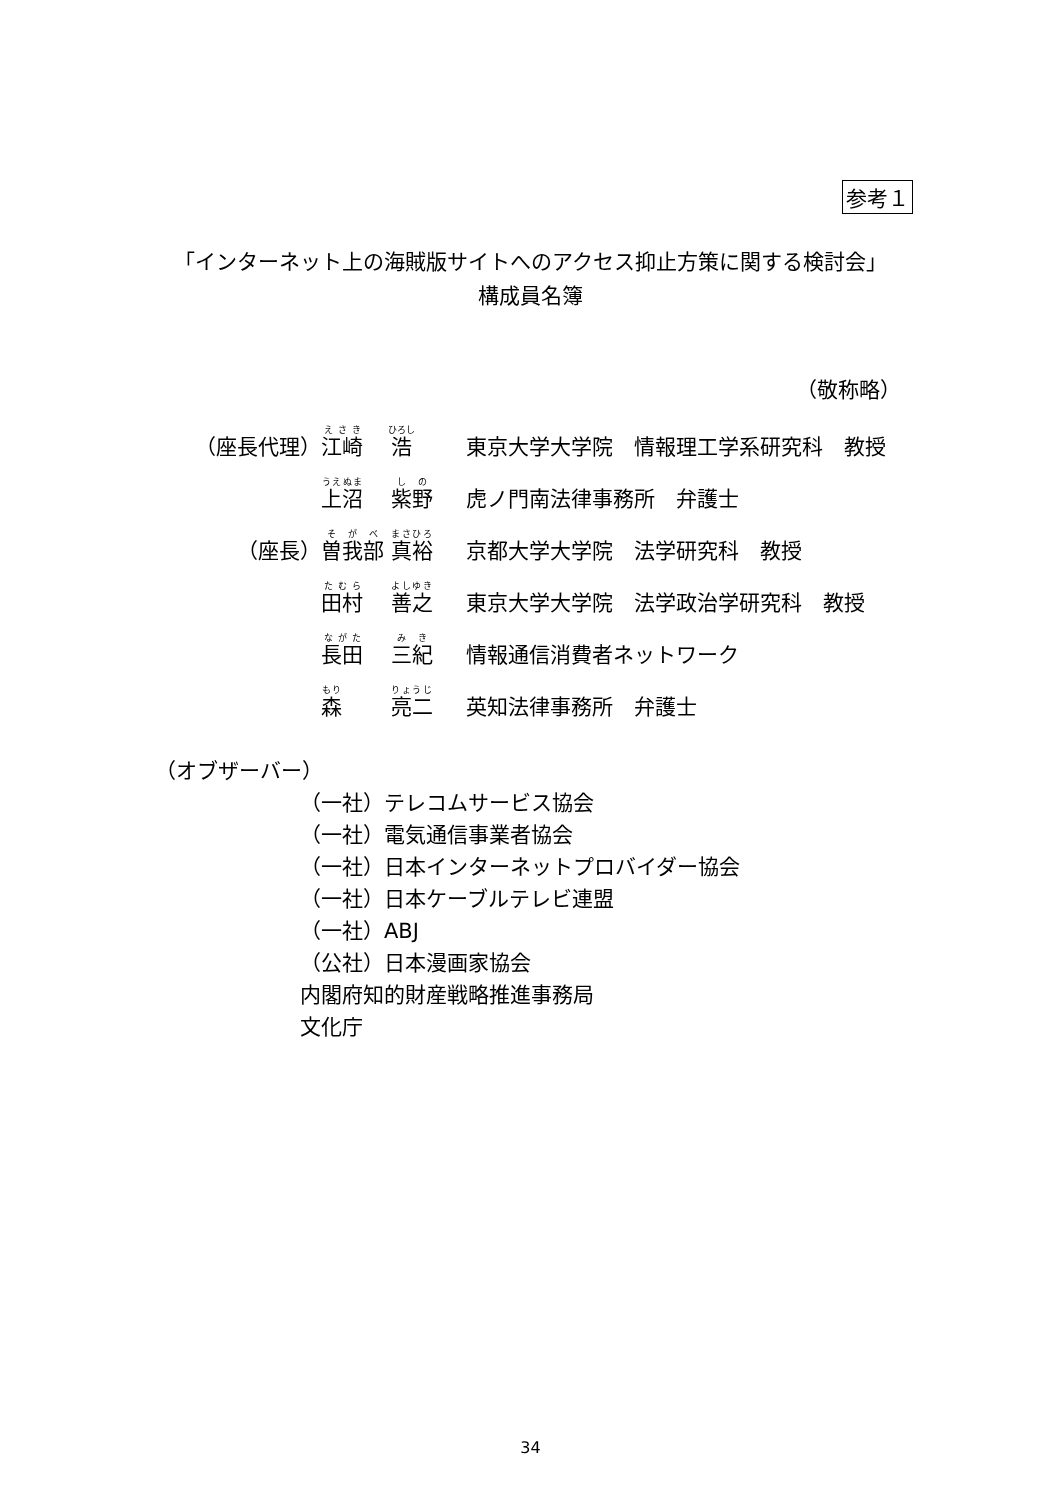参考１
「インターネット上の海賊版サイトへのアクセス抑止方策に関する検討会」
構成員名簿
（敬称略）
| （座長代理） | 江崎 浩 | 東京大学大学院 情報理工学系研究科 教授 |
| | 上沼 紫野 | 虎ノ門南法律事務所 弁護士 |
| （座長） | 曽我部 真裕 | 京都大学大学院 法学研究科 教授 |
| | 田村 善之 | 東京大学大学院 法学政治学研究科 教授 |
| | 長田 三紀 | 情報通信消費者ネットワーク |
| | 森 亮二 | 英知法律事務所 弁護士 |
（オブザーバー）
（一社）テレコムサービス協会
（一社）電気通信事業者協会
（一社）日本インターネットプロバイダー協会
（一社）日本ケーブルテレビ連盟
（一社）ABJ
（公社）日本漫画家協会
内閣府知的財産戦略推進事務局
文化庁
34